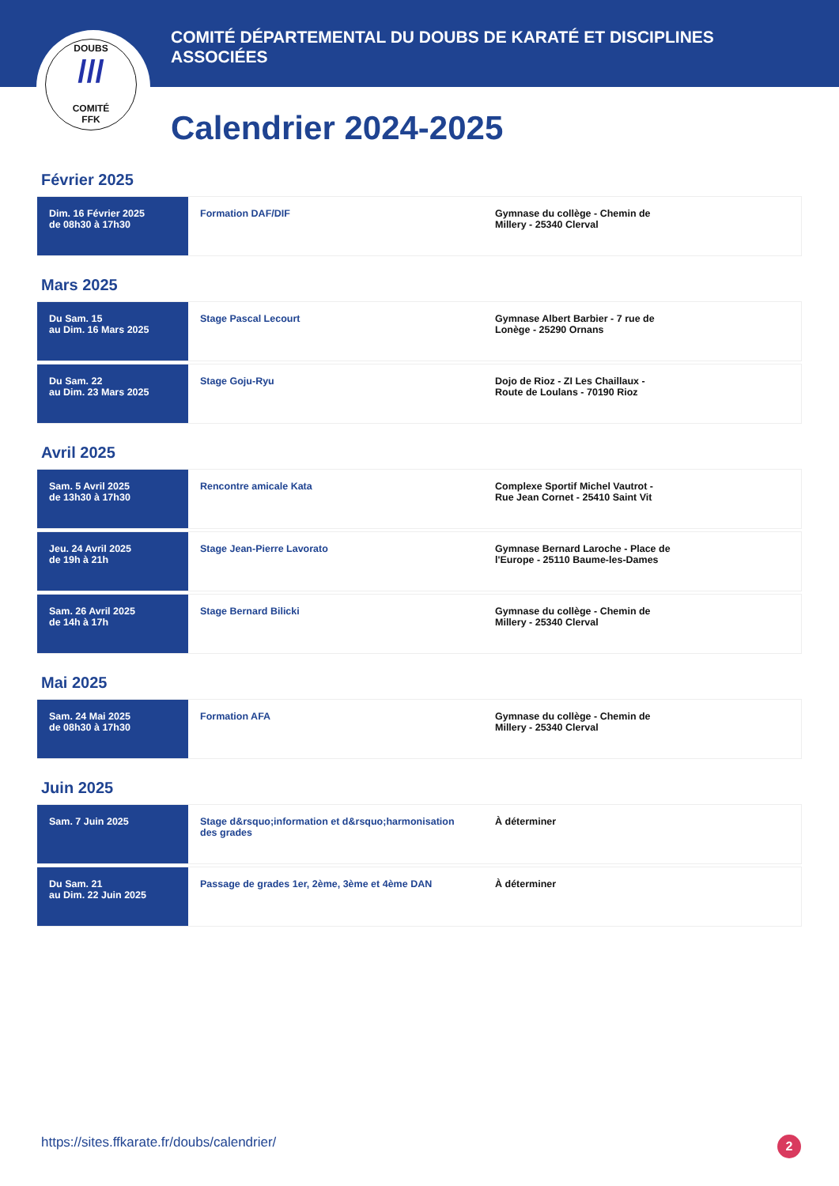DOUBS
///
COMITÉ
FFK
COMITÉ DÉPARTEMENTAL DU DOUBS DE KARATÉ ET DISCIPLINES ASSOCIÉES
Calendrier 2024-2025
Février 2025
| Dim. 16 Février 2025 de 08h30 à 17h30 | Formation DAF/DIF | Gymnase du collège - Chemin de Millery - 25340 Clerval |
Mars 2025
| Du Sam. 15 au Dim. 16 Mars 2025 | Stage Pascal Lecourt | Gymnase Albert Barbier - 7 rue de Lonège - 25290 Ornans |
| Du Sam. 22 au Dim. 23 Mars 2025 | Stage Goju-Ryu | Dojo de Rioz - ZI Les Chaillaux - Route de Loulans - 70190 Rioz |
Avril 2025
| Sam. 5 Avril 2025 de 13h30 à 17h30 | Rencontre amicale Kata | Complexe Sportif Michel Vautrot - Rue Jean Cornet - 25410 Saint Vit |
| Jeu. 24 Avril 2025 de 19h à 21h | Stage Jean-Pierre Lavorato | Gymnase Bernard Laroche - Place de l'Europe - 25110 Baume-les-Dames |
| Sam. 26 Avril 2025 de 14h à 17h | Stage Bernard Bilicki | Gymnase du collège - Chemin de Millery - 25340 Clerval |
Mai 2025
| Sam. 24 Mai 2025 de 08h30 à 17h30 | Formation AFA | Gymnase du collège - Chemin de Millery - 25340 Clerval |
Juin 2025
| Sam. 7 Juin 2025 | Stage d&rsquo;information et d&rsquo;harmonisation des grades | À déterminer |
| Du Sam. 21 au Dim. 22 Juin 2025 | Passage de grades 1er, 2ème, 3ème et 4ème DAN | À déterminer |
https://sites.ffkarate.fr/doubs/calendrier/
2